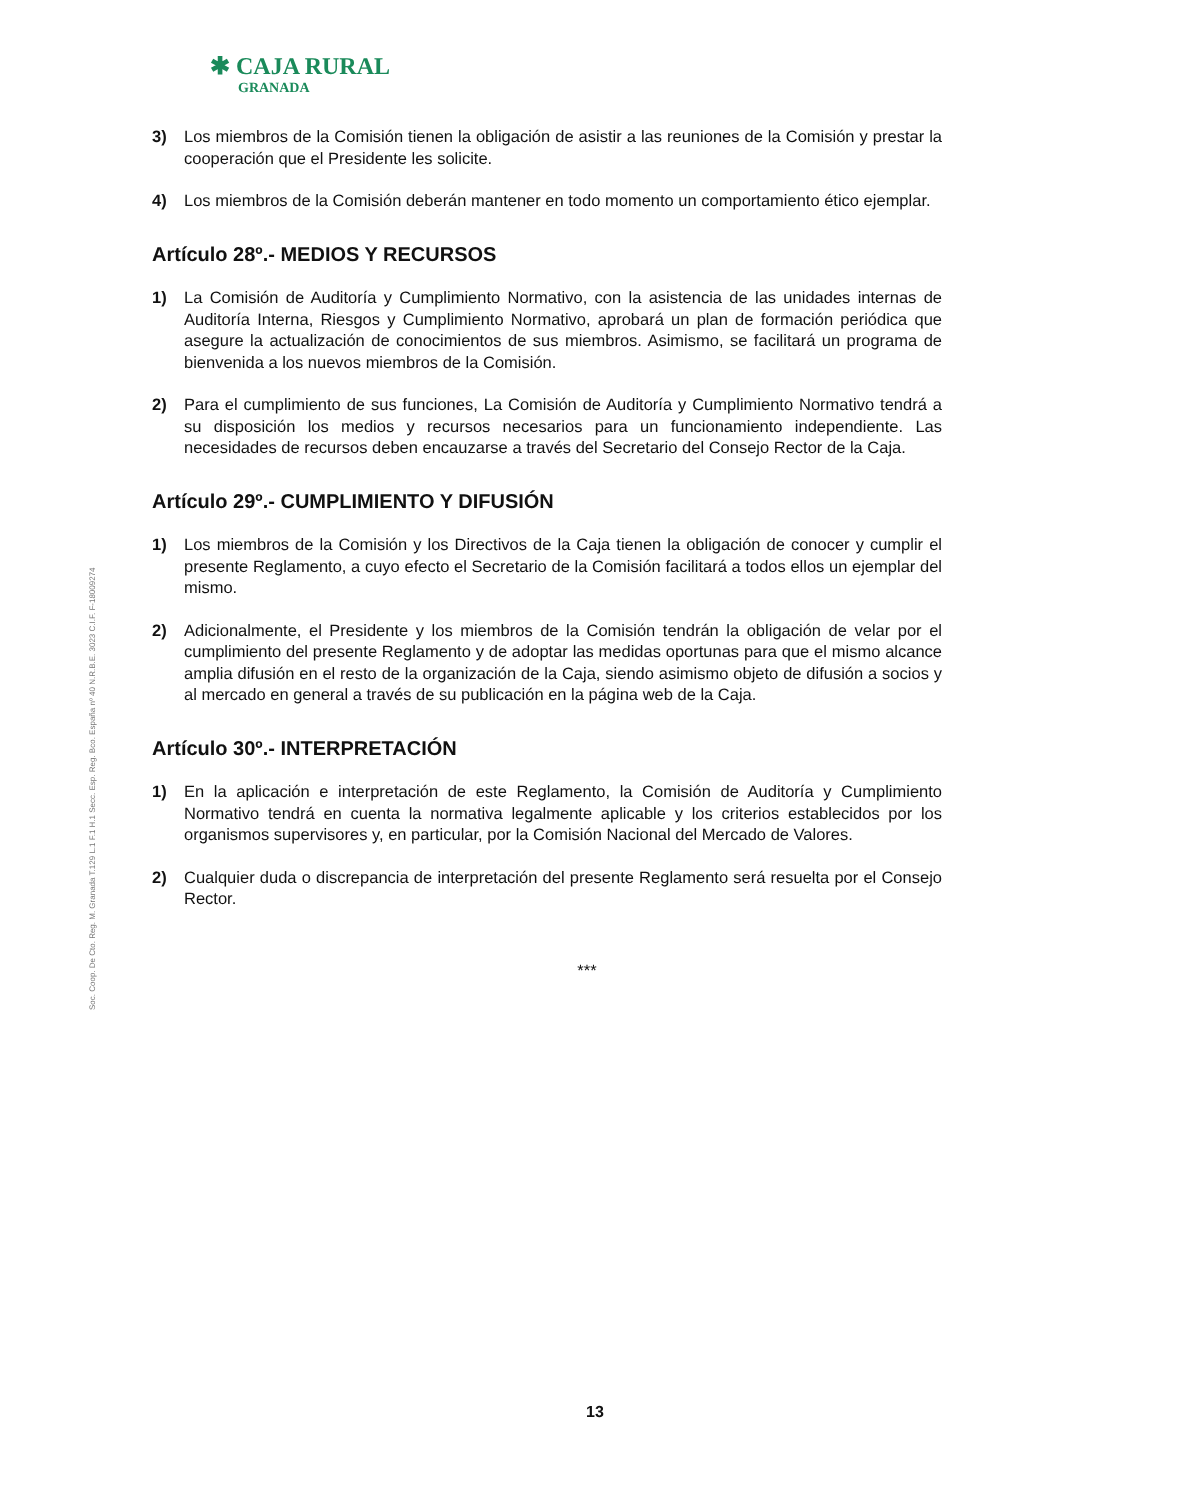✱ CAJA RURAL
GRANADA
Soc. Coop. De Cto. Reg. M. Granada T.129 L.1 F.1 H.1 Secc. Esp. Reg. Bco. España nº 40 N.R.B.E. 3023 C.I.F. F-18009274
3) Los miembros de la Comisión tienen la obligación de asistir a las reuniones de la Comisión y prestar la cooperación que el Presidente les solicite.
4) Los miembros de la Comisión deberán mantener en todo momento un comportamiento ético ejemplar.
Artículo 28º.- MEDIOS Y RECURSOS
1) La Comisión de Auditoría y Cumplimiento Normativo, con la asistencia de las unidades internas de Auditoría Interna, Riesgos y Cumplimiento Normativo, aprobará un plan de formación periódica que asegure la actualización de conocimientos de sus miembros. Asimismo, se facilitará un programa de bienvenida a los nuevos miembros de la Comisión.
2) Para el cumplimiento de sus funciones, La Comisión de Auditoría y Cumplimiento Normativo tendrá a su disposición los medios y recursos necesarios para un funcionamiento independiente. Las necesidades de recursos deben encauzarse a través del Secretario del Consejo Rector de la Caja.
Artículo 29º.- CUMPLIMIENTO Y DIFUSIÓN
1) Los miembros de la Comisión y los Directivos de la Caja tienen la obligación de conocer y cumplir el presente Reglamento, a cuyo efecto el Secretario de la Comisión facilitará a todos ellos un ejemplar del mismo.
2) Adicionalmente, el Presidente y los miembros de la Comisión tendrán la obligación de velar por el cumplimiento del presente Reglamento y de adoptar las medidas oportunas para que el mismo alcance amplia difusión en el resto de la organización de la Caja, siendo asimismo objeto de difusión a socios y al mercado en general a través de su publicación en la página web de la Caja.
Artículo 30º.- INTERPRETACIÓN
1) En la aplicación e interpretación de este Reglamento, la Comisión de Auditoría y Cumplimiento Normativo tendrá en cuenta la normativa legalmente aplicable y los criterios establecidos por los organismos supervisores y, en particular, por la Comisión Nacional del Mercado de Valores.
2) Cualquier duda o discrepancia de interpretación del presente Reglamento será resuelta por el Consejo Rector.
***
13